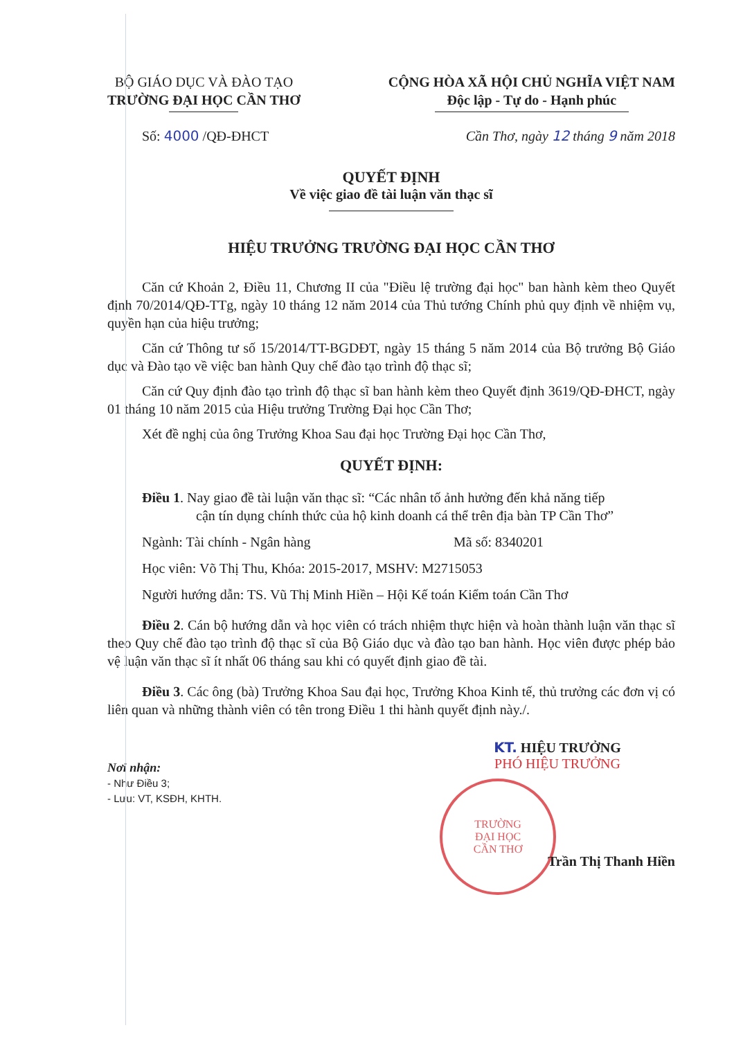BỘ GIÁO DỤC VÀ ĐÀO TẠO
TRƯỜNG ĐẠI HỌC CẦN THƠ
CỘNG HÒA XÃ HỘI CHỦ NGHĨA VIỆT NAM
Độc lập - Tự do - Hạnh phúc
Số: 4000 /QĐ-ĐHCT Cần Thơ, ngày 12 tháng 9 năm 2018
QUYẾT ĐỊNH
Về việc giao đề tài luận văn thạc sĩ
HIỆU TRƯỞNG TRƯỜNG ĐẠI HỌC CẦN THƠ
Căn cứ Khoản 2, Điều 11, Chương II của "Điều lệ trường đại học" ban hành kèm theo Quyết định 70/2014/QĐ-TTg, ngày 10 tháng 12 năm 2014 của Thủ tướng Chính phủ quy định về nhiệm vụ, quyền hạn của hiệu trưởng;
Căn cứ Thông tư số 15/2014/TT-BGDĐT, ngày 15 tháng 5 năm 2014 của Bộ trưởng Bộ Giáo dục và Đào tạo về việc ban hành Quy chế đào tạo trình độ thạc sĩ;
Căn cứ Quy định đào tạo trình độ thạc sĩ ban hành kèm theo Quyết định 3619/QĐ-ĐHCT, ngày 01 tháng 10 năm 2015 của Hiệu trưởng Trường Đại học Cần Thơ;
Xét đề nghị của ông Trưởng Khoa Sau đại học Trường Đại học Cần Thơ,
QUYẾT ĐỊNH:
Điều 1. Nay giao đề tài luận văn thạc sĩ: “Các nhân tố ảnh hưởng đến khả năng tiếp
cận tín dụng chính thức của hộ kinh doanh cá thể trên địa bàn TP Cần Thơ”
Ngành: Tài chính - Ngân hàng Mã số: 8340201
Học viên: Võ Thị Thu, Khóa: 2015-2017, MSHV: M2715053
Người hướng dẫn: TS. Vũ Thị Minh Hiền – Hội Kế toán Kiểm toán Cần Thơ
Điều 2. Cán bộ hướng dẫn và học viên có trách nhiệm thực hiện và hoàn thành luận văn thạc sĩ theo Quy chế đào tạo trình độ thạc sĩ của Bộ Giáo dục và đào tạo ban hành. Học viên được phép bảo vệ luận văn thạc sĩ ít nhất 06 tháng sau khi có quyết định giao đề tài.
Điều 3. Các ông (bà) Trưởng Khoa Sau đại học, Trưởng Khoa Kinh tế, thủ trưởng các đơn vị có liên quan và những thành viên có tên trong Điều 1 thi hành quyết định này./.
Nơi nhận:
- Như Điều 3;
- Lưu: VT, KSĐH, KHTH.
KT. HIỆU TRƯỞNG
PHÓ HIỆU TRƯỞNG
TRƯỜNG
ĐẠI HỌC
CẦN THƠ
Trần Thị Thanh Hiền